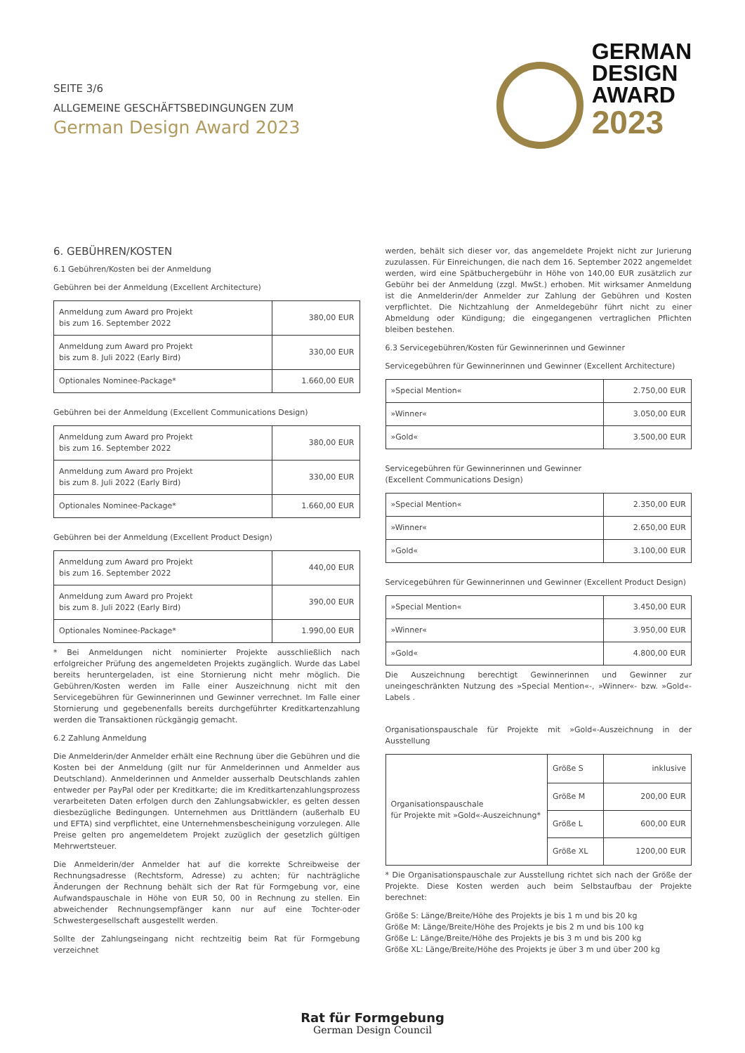SEITE 3/6
ALLGEMEINE GESCHÄFTSBEDINGUNGEN ZUM
German Design Award 2023
GERMAN
DESIGN
AWARD
2023
6. GEBÜHREN/KOSTEN
6.1 Gebühren/Kosten bei der Anmeldung
Gebühren bei der Anmeldung (Excellent Architecture)
| Anmeldung zum Award pro Projekt bis zum 16. September 2022 | 380,00 EUR |
| Anmeldung zum Award pro Projekt bis zum 8. Juli 2022 (Early Bird) | 330,00 EUR |
| Optionales Nominee-Package* | 1.660,00 EUR |
Gebühren bei der Anmeldung (Excellent Communications Design)
| Anmeldung zum Award pro Projekt bis zum 16. September 2022 | 380,00 EUR |
| Anmeldung zum Award pro Projekt bis zum 8. Juli 2022 (Early Bird) | 330,00 EUR |
| Optionales Nominee-Package* | 1.660,00 EUR |
Gebühren bei der Anmeldung (Excellent Product Design)
| Anmeldung zum Award pro Projekt bis zum 16. September 2022 | 440,00 EUR |
| Anmeldung zum Award pro Projekt bis zum 8. Juli 2022 (Early Bird) | 390,00 EUR |
| Optionales Nominee-Package* | 1.990,00 EUR |
* Bei Anmeldungen nicht nominierter Projekte ausschließlich nach erfolgreicher Prüfung des angemeldeten Projekts zugänglich. Wurde das Label bereits heruntergeladen, ist eine Stornierung nicht mehr möglich. Die Gebühren/Kosten werden im Falle einer Auszeichnung nicht mit den Servicegebühren für Gewinnerinnen und Gewinner verrechnet. Im Falle einer Stornierung und gegebenenfalls bereits durchgeführter Kreditkartenzahlung werden die Transaktionen rückgängig gemacht.
6.2 Zahlung Anmeldung
Die Anmelderin/der Anmelder erhält eine Rechnung über die Gebühren und die Kosten bei der Anmeldung (gilt nur für Anmelderinnen und Anmelder aus Deutschland). Anmelderinnen und Anmelder ausserhalb Deutschlands zahlen entweder per PayPal oder per Kreditkarte; die im Kreditkartenzahlungsprozess verarbeiteten Daten erfolgen durch den Zahlungsabwickler, es gelten dessen diesbezügliche Bedingungen. Unternehmen aus Drittländern (außerhalb EU und EFTA) sind verpflichtet, eine Unternehmensbescheinigung vorzulegen. Alle Preise gelten pro angemeldetem Projekt zuzüglich der gesetzlich gültigen Mehrwertsteuer.
Die Anmelderin/der Anmelder hat auf die korrekte Schreibweise der Rechnungsadresse (Rechtsform, Adresse) zu achten; für nachträgliche Änderungen der Rechnung behält sich der Rat für Formgebung vor, eine Aufwandspauschale in Höhe von EUR 50, 00 in Rechnung zu stellen. Ein abweichender Rechnungsempfänger kann nur auf eine Tochter-oder Schwestergesellschaft ausgestellt werden.
Sollte der Zahlungseingang nicht rechtzeitig beim Rat für Formgebung verzeichnet
werden, behält sich dieser vor, das angemeldete Projekt nicht zur Jurierung zuzulassen. Für Einreichungen, die nach dem 16. September 2022 angemeldet werden, wird eine Spätbuchergebühr in Höhe von 140,00 EUR zusätzlich zur Gebühr bei der Anmeldung (zzgl. MwSt.) erhoben. Mit wirksamer Anmeldung ist die Anmelderin/der Anmelder zur Zahlung der Gebühren und Kosten verpflichtet. Die Nichtzahlung der Anmeldegebühr führt nicht zu einer Abmeldung oder Kündigung; die eingegangenen vertraglichen Pflichten bleiben bestehen.
6.3 Servicegebühren/Kosten für Gewinnerinnen und Gewinner
Servicegebühren für Gewinnerinnen und Gewinner (Excellent Architecture)
| »Special Mention« | 2.750,00 EUR |
| »Winner« | 3.050,00 EUR |
| »Gold« | 3.500,00 EUR |
Servicegebühren für Gewinnerinnen und Gewinner
(Excellent Communications Design)
| »Special Mention« | 2.350,00 EUR |
| »Winner« | 2.650,00 EUR |
| »Gold« | 3.100,00 EUR |
Servicegebühren für Gewinnerinnen und Gewinner (Excellent Product Design)
| »Special Mention« | 3.450,00 EUR |
| »Winner« | 3.950,00 EUR |
| »Gold« | 4.800,00 EUR |
Die Auszeichnung berechtigt Gewinnerinnen und Gewinner zur uneingeschränkten Nutzung des »Special Mention«-, »Winner«- bzw. »Gold«-Labels .
Organisationspauschale für Projekte mit »Gold«-Auszeichnung in der Ausstellung
| Organisationspauschale für Projekte mit »Gold«-Auszeichnung* | Größe S | inklusive |
| | Größe M | 200,00 EUR |
| | Größe L | 600,00 EUR |
| | Größe XL | 1200,00 EUR |
* Die Organisationspauschale zur Ausstellung richtet sich nach der Größe der Projekte. Diese Kosten werden auch beim Selbstaufbau der Projekte berechnet:
Größe S: Länge/Breite/Höhe des Projekts je bis 1 m und bis 20 kg
Größe M: Länge/Breite/Höhe des Projekts je bis 2 m und bis 100 kg
Größe L: Länge/Breite/Höhe des Projekts je bis 3 m und bis 200 kg
Größe XL: Länge/Breite/Höhe des Projekts je über 3 m und über 200 kg
Rat für Formgebung
German Design Council